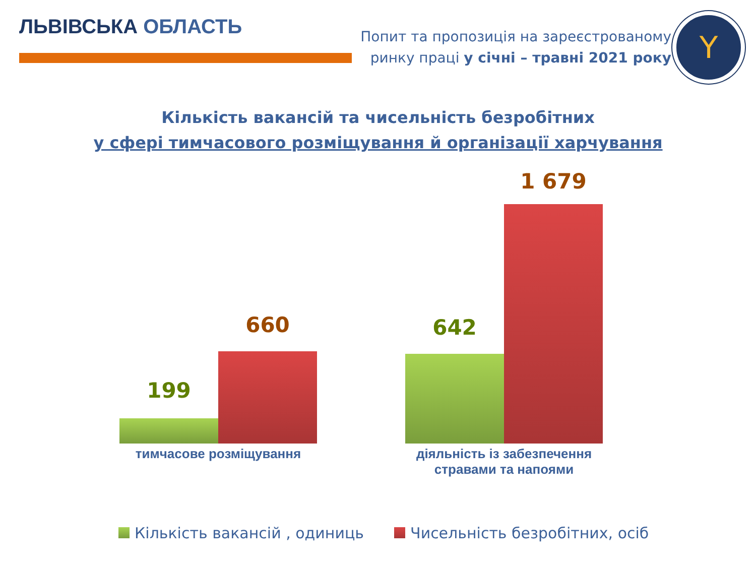ЛЬВІВСЬКА ОБЛАСТЬ
Попит та пропозиція на зареєстрованому
ринку праці у січні – травні 2021 року
Y
Кількість вакансій та чисельність безробітних
у сфері тимчасового розміщування й організації харчування
199
660 642
1 679
тимчасове розміщування
діяльність із забезпечення стравами та напоями
Кількість вакансій , одиниць Чисельність безробітних, осіб